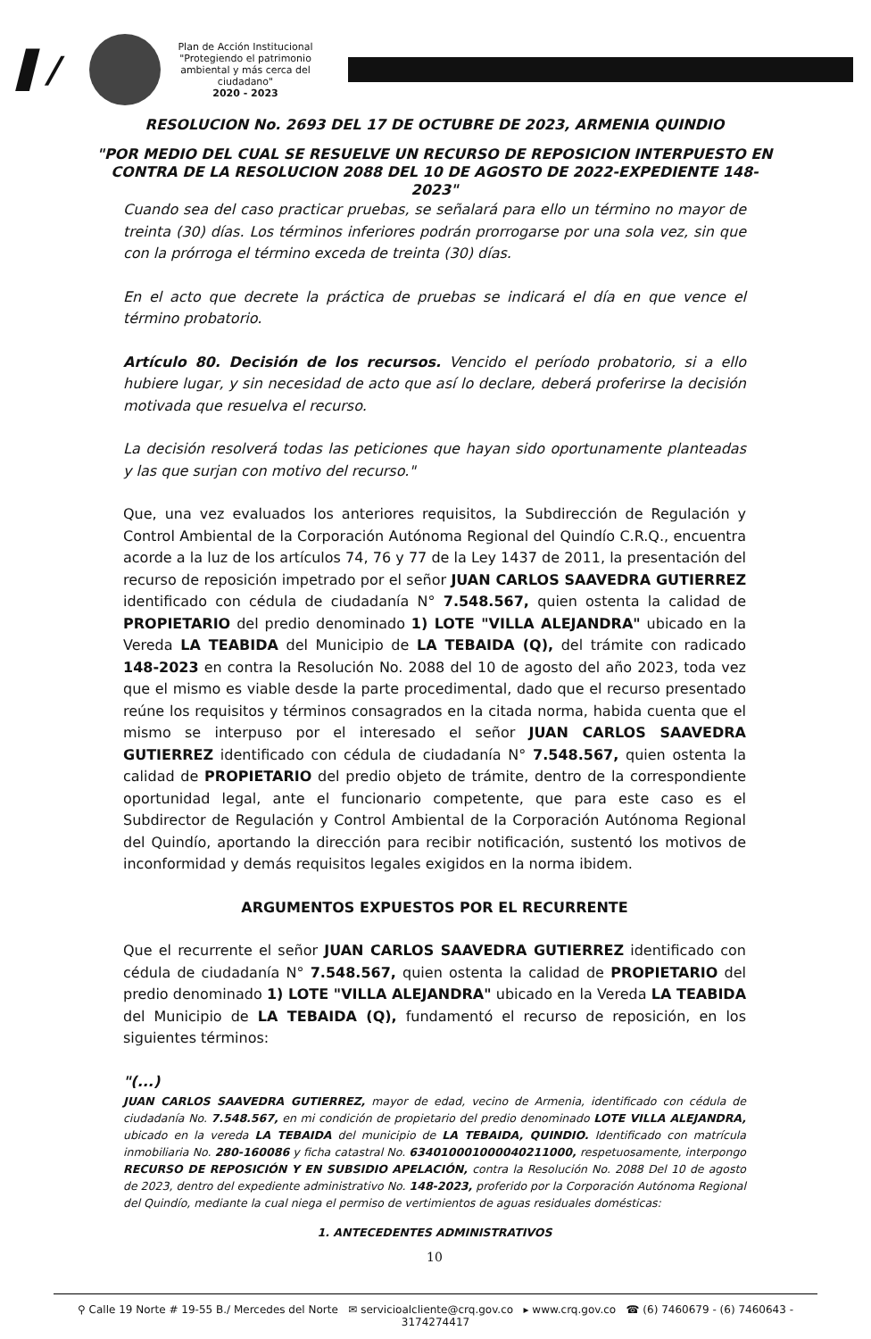▌/
Plan de Acción Institucional
"Protegiendo el patrimonio ambiental y más cerca del ciudadano"
2020 - 2023
RESOLUCION No. 2693 DEL 17 DE OCTUBRE DE 2023, ARMENIA QUINDIO
"POR MEDIO DEL CUAL SE RESUELVE UN RECURSO DE REPOSICION INTERPUESTO EN CONTRA DE LA RESOLUCION 2088 DEL 10 DE AGOSTO DE 2022-EXPEDIENTE 148-2023"
Cuando sea del caso practicar pruebas, se señalará para ello un término no mayor de treinta (30) días. Los términos inferiores podrán prorrogarse por una sola vez, sin que con la prórroga el término exceda de treinta (30) días.
En el acto que decrete la práctica de pruebas se indicará el día en que vence el término probatorio.
Artículo 80. Decisión de los recursos. Vencido el período probatorio, si a ello hubiere lugar, y sin necesidad de acto que así lo declare, deberá proferirse la decisión motivada que resuelva el recurso.
La decisión resolverá todas las peticiones que hayan sido oportunamente planteadas y las que surjan con motivo del recurso."
Que, una vez evaluados los anteriores requisitos, la Subdirección de Regulación y Control Ambiental de la Corporación Autónoma Regional del Quindío C.R.Q., encuentra acorde a la luz de los artículos 74, 76 y 77 de la Ley 1437 de 2011, la presentación del recurso de reposición impetrado por el señor JUAN CARLOS SAAVEDRA GUTIERREZ identificado con cédula de ciudadanía N° 7.548.567, quien ostenta la calidad de PROPIETARIO del predio denominado 1) LOTE "VILLA ALEJANDRA" ubicado en la Vereda LA TEABIDA del Municipio de LA TEBAIDA (Q), del trámite con radicado 148-2023 en contra la Resolución No. 2088 del 10 de agosto del año 2023, toda vez que el mismo es viable desde la parte procedimental, dado que el recurso presentado reúne los requisitos y términos consagrados en la citada norma, habida cuenta que el mismo se interpuso por el interesado el señor JUAN CARLOS SAAVEDRA GUTIERREZ identificado con cédula de ciudadanía N° 7.548.567, quien ostenta la calidad de PROPIETARIO del predio objeto de trámite, dentro de la correspondiente oportunidad legal, ante el funcionario competente, que para este caso es el Subdirector de Regulación y Control Ambiental de la Corporación Autónoma Regional del Quindío, aportando la dirección para recibir notificación, sustentó los motivos de inconformidad y demás requisitos legales exigidos en la norma ibidem.
ARGUMENTOS EXPUESTOS POR EL RECURRENTE
Que el recurrente el señor JUAN CARLOS SAAVEDRA GUTIERREZ identificado con cédula de ciudadanía N° 7.548.567, quien ostenta la calidad de PROPIETARIO del predio denominado 1) LOTE "VILLA ALEJANDRA" ubicado en la Vereda LA TEABIDA del Municipio de LA TEBAIDA (Q), fundamentó el recurso de reposición, en los siguientes términos:
"(...)
JUAN CARLOS SAAVEDRA GUTIERREZ, mayor de edad, vecino de Armenia, identificado con cédula de ciudadanía No. 7.548.567, en mi condición de propietario del predio denominado LOTE VILLA ALEJANDRA, ubicado en la vereda LA TEBAIDA del municipio de LA TEBAIDA, QUINDIO. Identificado con matrícula inmobiliaria No. 280-160086 y ficha catastral No. 634010001000040211000, respetuosamente, interpongo RECURSO DE REPOSICIÓN Y EN SUBSIDIO APELACIÓN, contra la Resolución No. 2088 Del 10 de agosto de 2023, dentro del expediente administrativo No. 148-2023, proferido por la Corporación Autónoma Regional del Quindío, mediante la cual niega el permiso de vertimientos de aguas residuales domésticas:
1. ANTECEDENTES ADMINISTRATIVOS
10
⚲ Calle 19 Norte # 19-55 B./ Mercedes del Norte ✉ servicioalcliente@crq.gov.co ▸ www.crq.gov.co ☎ (6) 7460679 - (6) 7460643 - 3174274417